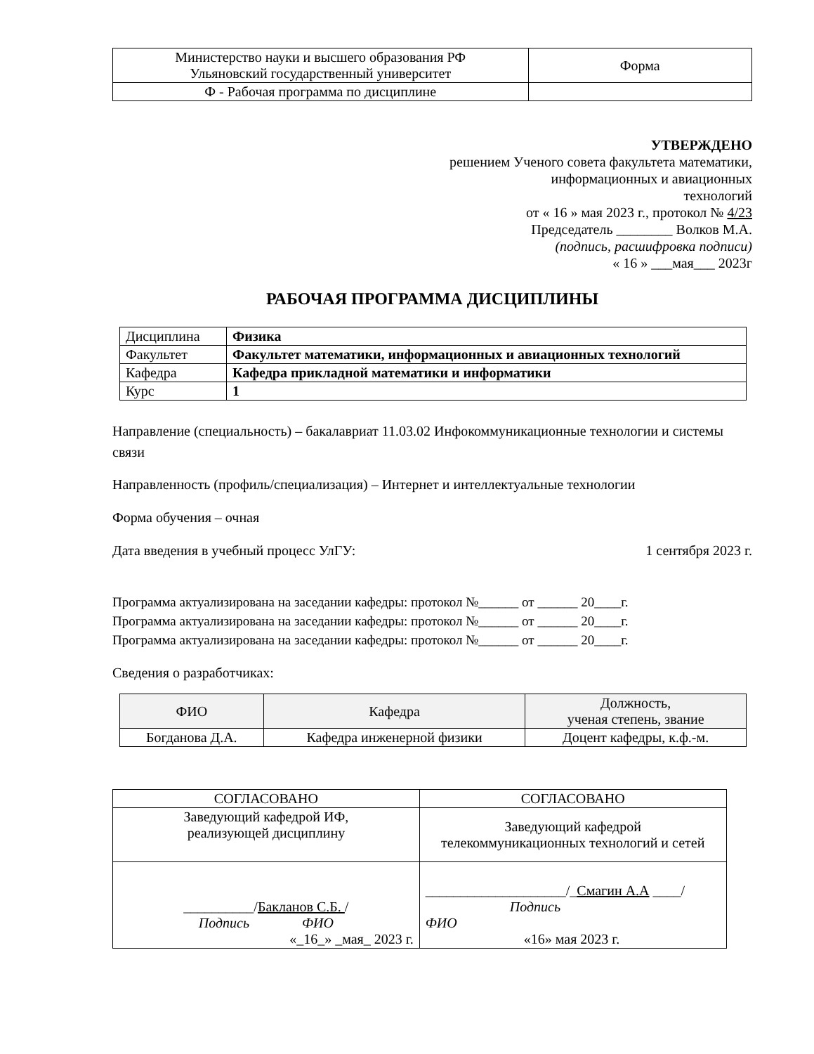| Министерство науки и высшего образования РФ Ульяновский государственный университет | Форма |
| Ф - Рабочая программа по дисциплине | |
УТВЕРЖДЕНО
решением Ученого совета факультета математики,
информационных и авиационных
технологий
от « 16 » мая 2023 г., протокол № 4/23
Председатель ________ Волков М.А.
(подпись, расшифровка подписи)
« 16 » ___мая___ 2023г
РАБОЧАЯ ПРОГРАММА ДИСЦИПЛИНЫ
| Дисциплина | Физика |
| Факультет | Факультет математики, информационных и авиационных технологий |
| Кафедра | Кафедра прикладной математики и информатики |
| Курс | 1 |
Направление (специальность) – бакалавриат 11.03.02 Инфокоммуникационные технологии и системы связи
Направленность (профиль/специализация) – Интернет и интеллектуальные технологии
Форма обучения – очная
Дата введения в учебный процесс УлГУ: 1 сентября 2023 г.
Программа актуализирована на заседании кафедры: протокол №______ от ______ 20____г.
Программа актуализирована на заседании кафедры: протокол №______ от ______ 20____г.
Программа актуализирована на заседании кафедры: протокол №______ от ______ 20____г.
Сведения о разработчиках:
| ФИО | Кафедра | Должность, ученая степень, звание |
| Богданова Д.А. | Кафедра инженерной физики | Доцент кафедры, к.ф.-м. |
| СОГЛАСОВАНО | СОГЛАСОВАНО |
| Заведующий кафедрой ИФ, реализующей дисциплину | Заведующий кафедрой телекоммуникационных технологий и сетей |
| __________/ Бакланов С.Б. / Подпись ФИО «_16_» _мая_ 2023 г. | ____________________/_ Смагин А.А ____/ Подпись ФИО «16» мая 2023 г. |